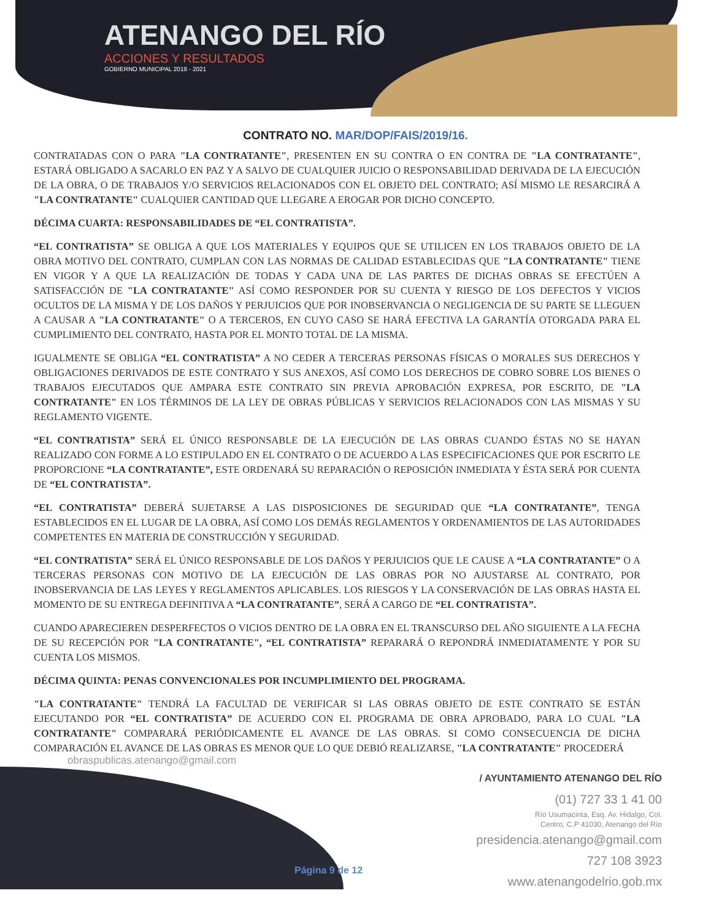ATENANGO DEL RÍO
ACCIONES Y RESULTADOS
GOBIERNO MUNICIPAL 2018 - 2021
CONTRATO NO. MAR/DOP/FAIS/2019/16.
CONTRATADAS CON O PARA "LA CONTRATANTE", PRESENTEN EN SU CONTRA O EN CONTRA DE "LA CONTRATANTE", ESTARÁ OBLIGADO A SACARLO EN PAZ Y A SALVO DE CUALQUIER JUICIO O RESPONSABILIDAD DERIVADA DE LA EJECUCIÓN DE LA OBRA, O DE TRABAJOS Y/O SERVICIOS RELACIONADOS CON EL OBJETO DEL CONTRATO; ASÍ MISMO LE RESARCIRÁ A "LA CONTRATANTE" CUALQUIER CANTIDAD QUE LLEGARE A EROGAR POR DICHO CONCEPTO.
DÉCIMA CUARTA: RESPONSABILIDADES DE “EL CONTRATISTA”.
“EL CONTRATISTA” SE OBLIGA A QUE LOS MATERIALES Y EQUIPOS QUE SE UTILICEN EN LOS TRABAJOS OBJETO DE LA OBRA MOTIVO DEL CONTRATO, CUMPLAN CON LAS NORMAS DE CALIDAD ESTABLECIDAS QUE "LA CONTRATANTE" TIENE EN VIGOR Y A QUE LA REALIZACIÓN DE TODAS Y CADA UNA DE LAS PARTES DE DICHAS OBRAS SE EFECTÚEN A SATISFACCIÓN DE "LA CONTRATANTE" ASÍ COMO RESPONDER POR SU CUENTA Y RIESGO DE LOS DEFECTOS Y VICIOS OCULTOS DE LA MISMA Y DE LOS DAÑOS Y PERJUICIOS QUE POR INOBSERVANCIA O NEGLIGENCIA DE SU PARTE SE LLEGUEN A CAUSAR A "LA CONTRATANTE" O A TERCEROS, EN CUYO CASO SE HARÁ EFECTIVA LA GARANTÍA OTORGADA PARA EL CUMPLIMIENTO DEL CONTRATO, HASTA POR EL MONTO TOTAL DE LA MISMA.
IGUALMENTE SE OBLIGA “EL CONTRATISTA” A NO CEDER A TERCERAS PERSONAS FÍSICAS O MORALES SUS DERECHOS Y OBLIGACIONES DERIVADOS DE ESTE CONTRATO Y SUS ANEXOS, ASÍ COMO LOS DERECHOS DE COBRO SOBRE LOS BIENES O TRABAJOS EJECUTADOS QUE AMPARA ESTE CONTRATO SIN PREVIA APROBACIÓN EXPRESA, POR ESCRITO, DE "LA CONTRATANTE" EN LOS TÉRMINOS DE LA LEY DE OBRAS PÚBLICAS Y SERVICIOS RELACIONADOS CON LAS MISMAS Y SU REGLAMENTO VIGENTE.
“EL CONTRATISTA” SERÁ EL ÚNICO RESPONSABLE DE LA EJECUCIÓN DE LAS OBRAS CUANDO ÉSTAS NO SE HAYAN REALIZADO CON FORME A LO ESTIPULADO EN EL CONTRATO O DE ACUERDO A LAS ESPECIFICACIONES QUE POR ESCRITO LE PROPORCIONE “LA CONTRATANTE”, ESTE ORDENARÁ SU REPARACIÓN O REPOSICIÓN INMEDIATA Y ÉSTA SERÁ POR CUENTA DE “EL CONTRATISTA”.
“EL CONTRATISTA” DEBERÁ SUJETARSE A LAS DISPOSICIONES DE SEGURIDAD QUE “LA CONTRATANTE”, TENGA ESTABLECIDOS EN EL LUGAR DE LA OBRA, ASÍ COMO LOS DEMÁS REGLAMENTOS Y ORDENAMIENTOS DE LAS AUTORIDADES COMPETENTES EN MATERIA DE CONSTRUCCIÓN Y SEGURIDAD.
“EL CONTRATISTA” SERÁ EL ÚNICO RESPONSABLE DE LOS DAÑOS Y PERJUICIOS QUE LE CAUSE A “LA CONTRATANTE” O A TERCERAS PERSONAS CON MOTIVO DE LA EJECUCIÓN DE LAS OBRAS POR NO AJUSTARSE AL CONTRATO, POR INOBSERVANCIA DE LAS LEYES Y REGLAMENTOS APLICABLES. LOS RIESGOS Y LA CONSERVACIÓN DE LAS OBRAS HASTA EL MOMENTO DE SU ENTREGA DEFINITIVA A “LA CONTRATANTE”, SERÁ A CARGO DE “EL CONTRATISTA”.
CUANDO APARECIEREN DESPERFECTOS O VICIOS DENTRO DE LA OBRA EN EL TRANSCURSO DEL AÑO SIGUIENTE A LA FECHA DE SU RECEPCIÓN POR "LA CONTRATANTE", “EL CONTRATISTA” REPARARÁ O REPONDRÁ INMEDIATAMENTE Y POR SU CUENTA LOS MISMOS.
DÉCIMA QUINTA: PENAS CONVENCIONALES POR INCUMPLIMIENTO DEL PROGRAMA.
"LA CONTRATANTE" TENDRÁ LA FACULTAD DE VERIFICAR SI LAS OBRAS OBJETO DE ESTE CONTRATO SE ESTÁN EJECUTANDO POR “EL CONTRATISTA” DE ACUERDO CON EL PROGRAMA DE OBRA APROBADO, PARA LO CUAL "LA CONTRATANTE" COMPARARÁ PERIÓDICAMENTE EL AVANCE DE LAS OBRAS. SI COMO CONSECUENCIA DE DICHA COMPARACIÓN EL AVANCE DE LAS OBRAS ES MENOR QUE LO QUE DEBIÓ REALIZARSE, "LA CONTRATANTE" PROCEDERÁ
obraspublicas.atenango@gmail.com
Página 9 de 12
/ AYUNTAMIENTO ATENANGO DEL RÍO
(01) 727 33 1 41 00
Río Usumacinta, Esq. Av. Hidalgo, Col.
Centro, C.P 41030, Atenango del Río
presidencia.atenango@gmail.com
727 108 3923
www.atenangodelrio.gob.mx